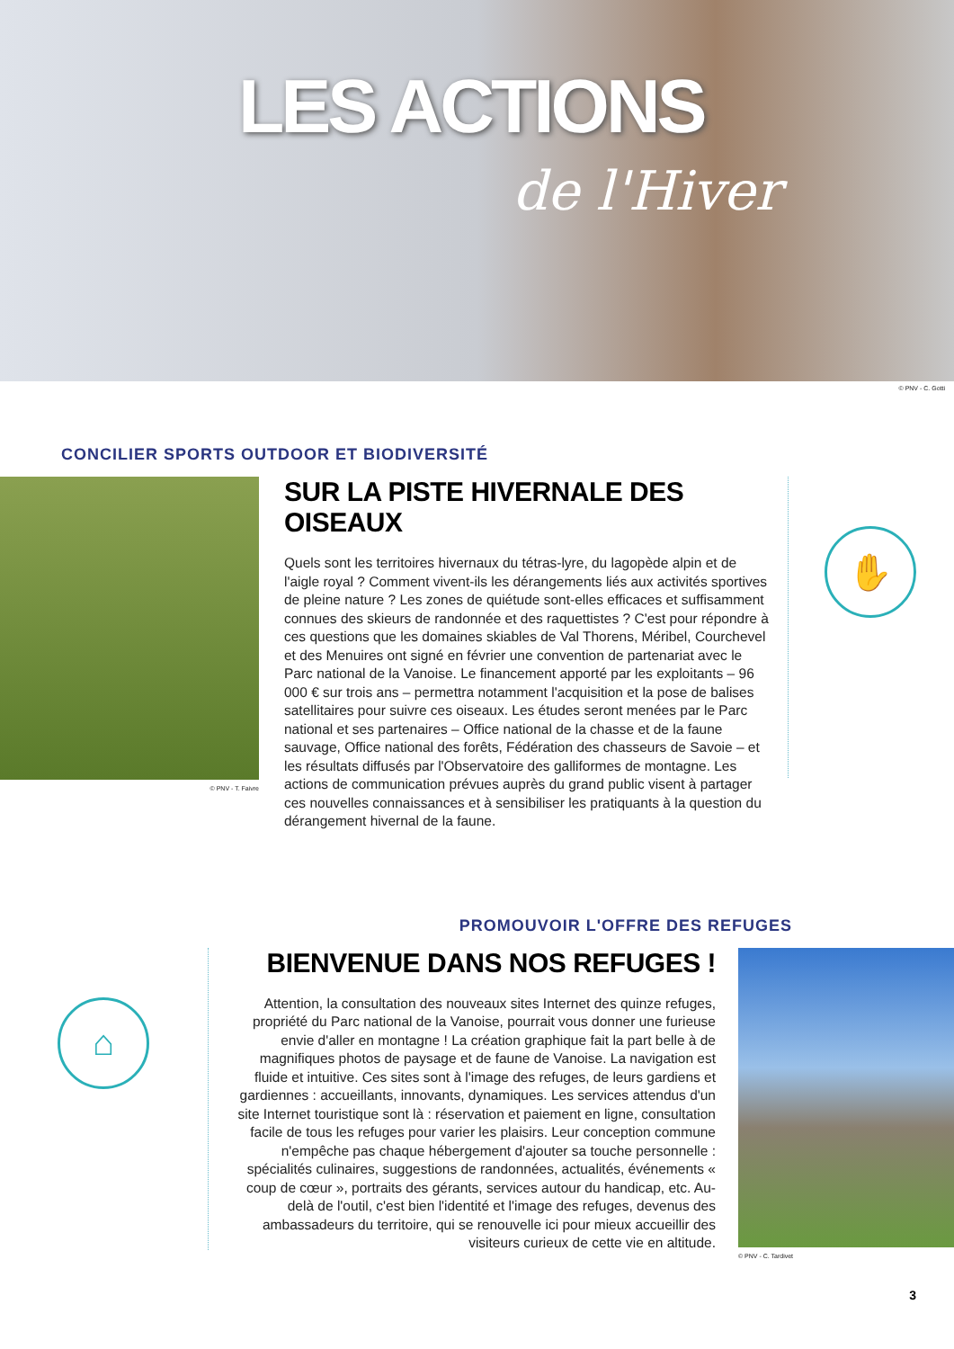LES ACTIONS
de l'Hiver
© PNV - C. Gotti
CONCILIER SPORTS OUTDOOR ET BIODIVERSITÉ
© PNV - T. Faivre
SUR LA PISTE HIVERNALE DES OISEAUX
Quels sont les territoires hivernaux du tétras-lyre, du lagopède alpin et de l'aigle royal ? Comment vivent-ils les dérangements liés aux activités sportives de pleine nature ? Les zones de quiétude sont-elles efficaces et suffisamment connues des skieurs de randonnée et des raquettistes ? C'est pour répondre à ces questions que les domaines skiables de Val Thorens, Méribel, Courchevel et des Menuires ont signé en février une convention de partenariat avec le Parc national de la Vanoise. Le financement apporté par les exploitants – 96 000 € sur trois ans – permettra notamment l'acquisition et la pose de balises satellitaires pour suivre ces oiseaux. Les études seront menées par le Parc national et ses partenaires – Office national de la chasse et de la faune sauvage, Office national des forêts, Fédération des chasseurs de Savoie – et les résultats diffusés par l'Observatoire des galliformes de montagne. Les actions de communication prévues auprès du grand public visent à partager ces nouvelles connaissances et à sensibiliser les pratiquants à la question du dérangement hivernal de la faune.
✋
PROMOUVOIR L'OFFRE DES REFUGES
⌂
BIENVENUE DANS NOS REFUGES !
Attention, la consultation des nouveaux sites Internet des quinze refuges, propriété du Parc national de la Vanoise, pourrait vous donner une furieuse envie d'aller en montagne ! La création graphique fait la part belle à de magnifiques photos de paysage et de faune de Vanoise. La navigation est fluide et intuitive. Ces sites sont à l'image des refuges, de leurs gardiens et gardiennes : accueillants, innovants, dynamiques. Les services attendus d'un site Internet touristique sont là : réservation et paiement en ligne, consultation facile de tous les refuges pour varier les plaisirs. Leur conception commune n'empêche pas chaque hébergement d'ajouter sa touche personnelle : spécialités culinaires, suggestions de randonnées, actualités, événements « coup de cœur », portraits des gérants, services autour du handicap, etc. Au-delà de l'outil, c'est bien l'identité et l'image des refuges, devenus des ambassadeurs du territoire, qui se renouvelle ici pour mieux accueillir des visiteurs curieux de cette vie en altitude.
© PNV - C. Tardivet
3